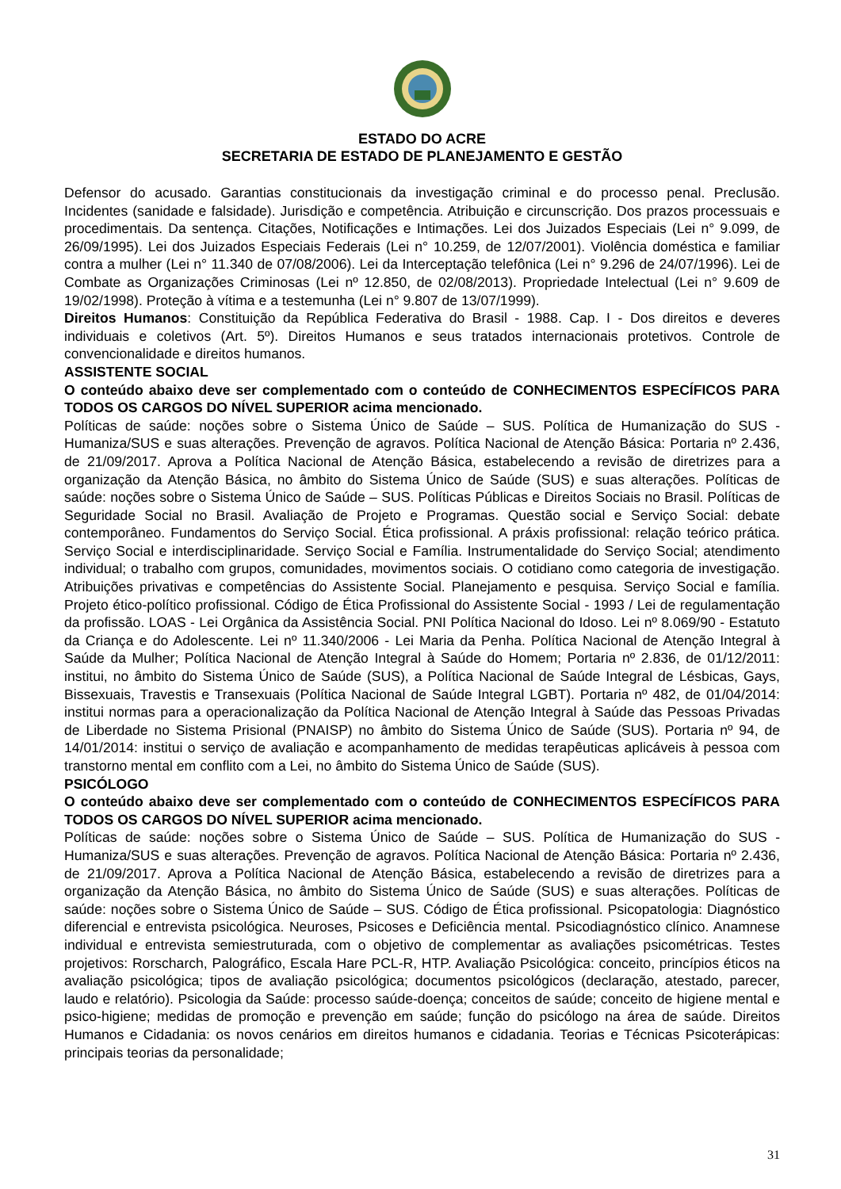ESTADO DO ACRE
SECRETARIA DE ESTADO DE PLANEJAMENTO E GESTÃO
Defensor do acusado. Garantias constitucionais da investigação criminal e do processo penal. Preclusão. Incidentes (sanidade e falsidade). Jurisdição e competência. Atribuição e circunscrição. Dos prazos processuais e procedimentais. Da sentença. Citações, Notificações e Intimações. Lei dos Juizados Especiais (Lei n° 9.099, de 26/09/1995). Lei dos Juizados Especiais Federais (Lei n° 10.259, de 12/07/2001). Violência doméstica e familiar contra a mulher (Lei n° 11.340 de 07/08/2006). Lei da Interceptação telefônica (Lei n° 9.296 de 24/07/1996). Lei de Combate as Organizações Criminosas (Lei nº 12.850, de 02/08/2013). Propriedade Intelectual (Lei n° 9.609 de 19/02/1998). Proteção à vítima e a testemunha (Lei n° 9.807 de 13/07/1999).
Direitos Humanos: Constituição da República Federativa do Brasil - 1988. Cap. I - Dos direitos e deveres individuais e coletivos (Art. 5º). Direitos Humanos e seus tratados internacionais protetivos. Controle de convencionalidade e direitos humanos.
ASSISTENTE SOCIAL
O conteúdo abaixo deve ser complementado com o conteúdo de CONHECIMENTOS ESPECÍFICOS PARA TODOS OS CARGOS DO NÍVEL SUPERIOR acima mencionado.
Políticas de saúde: noções sobre o Sistema Único de Saúde – SUS. Política de Humanização do SUS - Humaniza/SUS e suas alterações. Prevenção de agravos. Política Nacional de Atenção Básica: Portaria nº 2.436, de 21/09/2017. Aprova a Política Nacional de Atenção Básica, estabelecendo a revisão de diretrizes para a organização da Atenção Básica, no âmbito do Sistema Único de Saúde (SUS) e suas alterações. Políticas de saúde: noções sobre o Sistema Único de Saúde – SUS. Políticas Públicas e Direitos Sociais no Brasil. Políticas de Seguridade Social no Brasil. Avaliação de Projeto e Programas. Questão social e Serviço Social: debate contemporâneo. Fundamentos do Serviço Social. Ética profissional. A práxis profissional: relação teórico prática. Serviço Social e interdisciplinaridade. Serviço Social e Família. Instrumentalidade do Serviço Social; atendimento individual; o trabalho com grupos, comunidades, movimentos sociais. O cotidiano como categoria de investigação. Atribuições privativas e competências do Assistente Social. Planejamento e pesquisa. Serviço Social e família. Projeto ético-político profissional. Código de Ética Profissional do Assistente Social - 1993 / Lei de regulamentação da profissão. LOAS - Lei Orgânica da Assistência Social. PNI Política Nacional do Idoso. Lei nº 8.069/90 - Estatuto da Criança e do Adolescente. Lei nº 11.340/2006 - Lei Maria da Penha. Política Nacional de Atenção Integral à Saúde da Mulher; Política Nacional de Atenção Integral à Saúde do Homem; Portaria nº 2.836, de 01/12/2011: institui, no âmbito do Sistema Único de Saúde (SUS), a Política Nacional de Saúde Integral de Lésbicas, Gays, Bissexuais, Travestis e Transexuais (Política Nacional de Saúde Integral LGBT). Portaria nº 482, de 01/04/2014: institui normas para a operacionalização da Política Nacional de Atenção Integral à Saúde das Pessoas Privadas de Liberdade no Sistema Prisional (PNAISP) no âmbito do Sistema Único de Saúde (SUS). Portaria nº 94, de 14/01/2014: institui o serviço de avaliação e acompanhamento de medidas terapêuticas aplicáveis à pessoa com transtorno mental em conflito com a Lei, no âmbito do Sistema Único de Saúde (SUS).
PSICÓLOGO
O conteúdo abaixo deve ser complementado com o conteúdo de CONHECIMENTOS ESPECÍFICOS PARA TODOS OS CARGOS DO NÍVEL SUPERIOR acima mencionado.
Políticas de saúde: noções sobre o Sistema Único de Saúde – SUS. Política de Humanização do SUS - Humaniza/SUS e suas alterações. Prevenção de agravos. Política Nacional de Atenção Básica: Portaria nº 2.436, de 21/09/2017. Aprova a Política Nacional de Atenção Básica, estabelecendo a revisão de diretrizes para a organização da Atenção Básica, no âmbito do Sistema Único de Saúde (SUS) e suas alterações. Políticas de saúde: noções sobre o Sistema Único de Saúde – SUS. Código de Ética profissional. Psicopatologia: Diagnóstico diferencial e entrevista psicológica. Neuroses, Psicoses e Deficiência mental. Psicodiagnóstico clínico. Anamnese individual e entrevista semiestruturada, com o objetivo de complementar as avaliações psicométricas. Testes projetivos: Rorscharch, Palográfico, Escala Hare PCL-R, HTP. Avaliação Psicológica: conceito, princípios éticos na avaliação psicológica; tipos de avaliação psicológica; documentos psicológicos (declaração, atestado, parecer, laudo e relatório). Psicologia da Saúde: processo saúde-doença; conceitos de saúde; conceito de higiene mental e psico-higiene; medidas de promoção e prevenção em saúde; função do psicólogo na área de saúde. Direitos Humanos e Cidadania: os novos cenários em direitos humanos e cidadania. Teorias e Técnicas Psicoterápicas: principais teorias da personalidade;
31